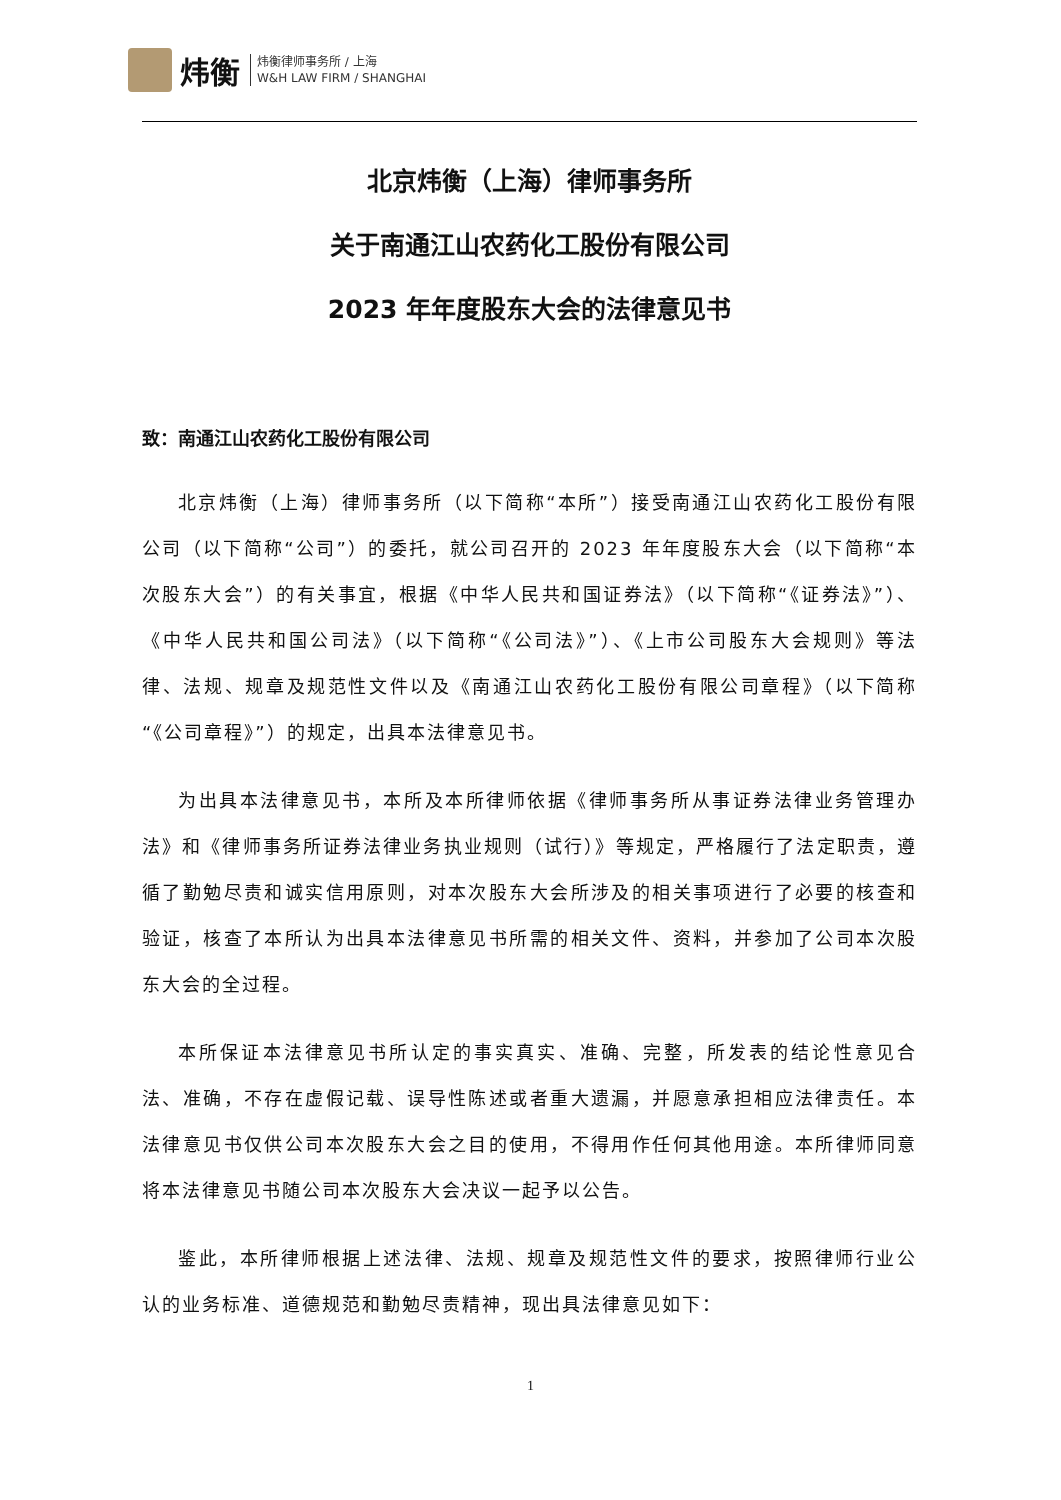炜衡
炜衡律师事务所 / 上海
W&H LAW FIRM / SHANGHAI
北京炜衡（上海）律师事务所
关于南通江山农药化工股份有限公司
2023 年年度股东大会的法律意见书
致：南通江山农药化工股份有限公司
北京炜衡（上海）律师事务所（以下简称“本所”）接受南通江山农药化工股份有限公司（以下简称“公司”）的委托，就公司召开的 2023 年年度股东大会（以下简称“本次股东大会”）的有关事宜，根据《中华人民共和国证券法》（以下简称“《证券法》”）、《中华人民共和国公司法》（以下简称“《公司法》”）、《上市公司股东大会规则》等法律、法规、规章及规范性文件以及《南通江山农药化工股份有限公司章程》（以下简称“《公司章程》”）的规定，出具本法律意见书。
为出具本法律意见书，本所及本所律师依据《律师事务所从事证券法律业务管理办法》和《律师事务所证券法律业务执业规则（试行）》等规定，严格履行了法定职责，遵循了勤勉尽责和诚实信用原则，对本次股东大会所涉及的相关事项进行了必要的核查和验证，核查了本所认为出具本法律意见书所需的相关文件、资料，并参加了公司本次股东大会的全过程。
本所保证本法律意见书所认定的事实真实、准确、完整，所发表的结论性意见合法、准确，不存在虚假记载、误导性陈述或者重大遗漏，并愿意承担相应法律责任。本法律意见书仅供公司本次股东大会之目的使用，不得用作任何其他用途。本所律师同意将本法律意见书随公司本次股东大会决议一起予以公告。
鉴此，本所律师根据上述法律、法规、规章及规范性文件的要求，按照律师行业公认的业务标准、道德规范和勤勉尽责精神，现出具法律意见如下：
1